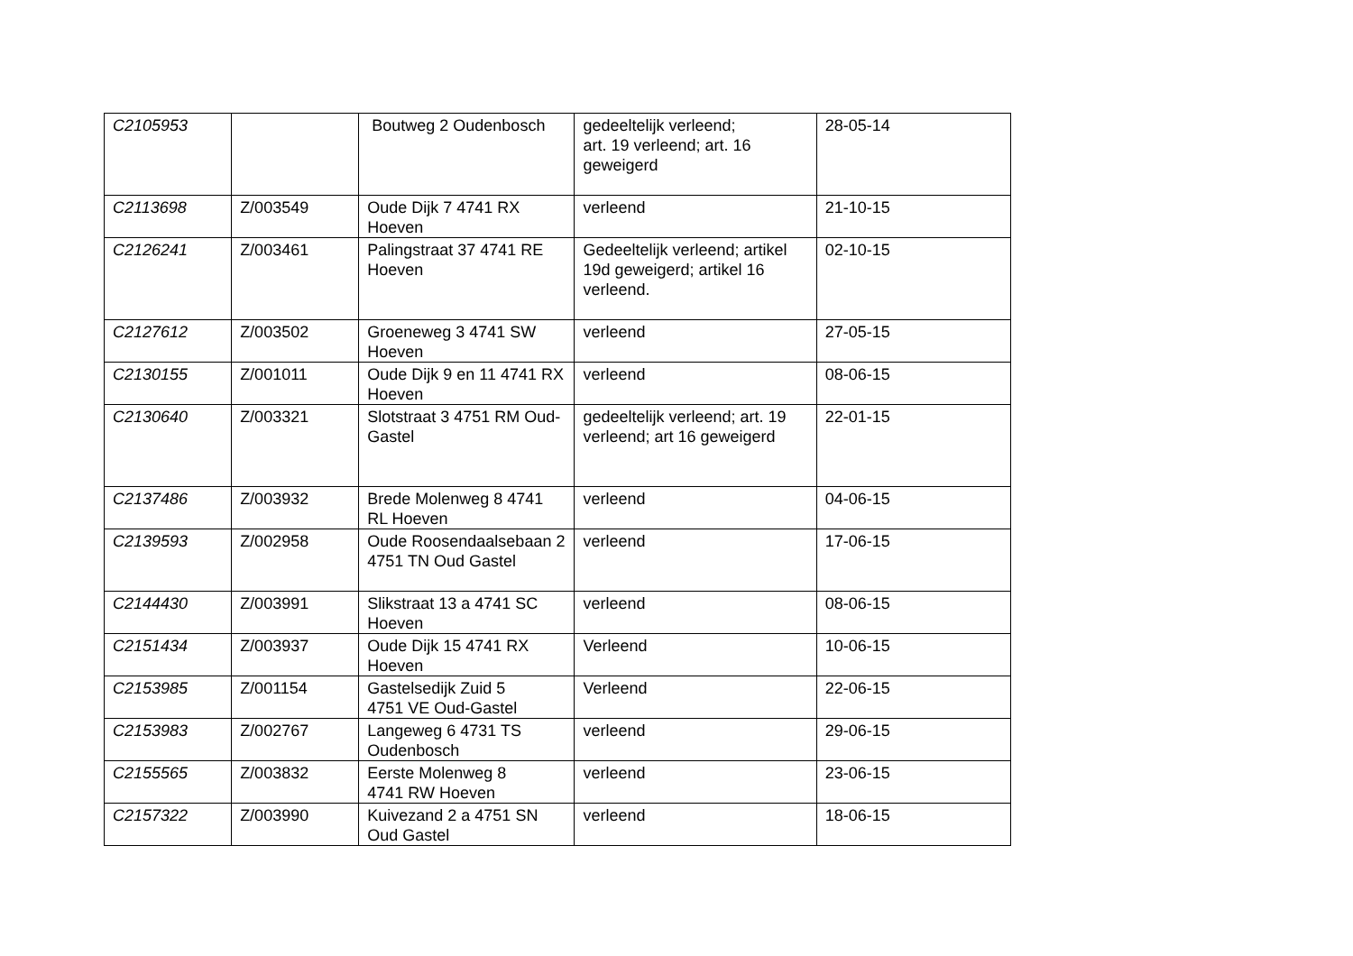| C2105953 | | Boutweg 2 Oudenbosch | gedeeltelijk verleend; art. 19 verleend; art. 16 geweigerd | 28-05-14 |
| C2113698 | Z/003549 | Oude Dijk 7 4741 RX Hoeven | verleend | 21-10-15 |
| C2126241 | Z/003461 | Palingstraat 37 4741 RE Hoeven | Gedeeltelijk verleend; artikel 19d geweigerd; artikel 16 verleend. | 02-10-15 |
| C2127612 | Z/003502 | Groeneweg 3 4741 SW Hoeven | verleend | 27-05-15 |
| C2130155 | Z/001011 | Oude Dijk 9 en 11 4741 RX Hoeven | verleend | 08-06-15 |
| C2130640 | Z/003321 | Slotstraat 3 4751 RM Oud-Gastel | gedeeltelijk verleend; art. 19 verleend; art 16 geweigerd | 22-01-15 |
| C2137486 | Z/003932 | Brede Molenweg 8 4741 RL Hoeven | verleend | 04-06-15 |
| C2139593 | Z/002958 | Oude Roosendaalsebaan 2 4751 TN Oud Gastel | verleend | 17-06-15 |
| C2144430 | Z/003991 | Slikstraat 13 a 4741 SC Hoeven | verleend | 08-06-15 |
| C2151434 | Z/003937 | Oude Dijk 15 4741 RX Hoeven | Verleend | 10-06-15 |
| C2153985 | Z/001154 | Gastelsedijk Zuid 5 4751 VE Oud-Gastel | Verleend | 22-06-15 |
| C2153983 | Z/002767 | Langeweg 6 4731 TS Oudenbosch | verleend | 29-06-15 |
| C2155565 | Z/003832 | Eerste Molenweg 8 4741 RW Hoeven | verleend | 23-06-15 |
| C2157322 | Z/003990 | Kuivezand 2 a 4751 SN Oud Gastel | verleend | 18-06-15 |